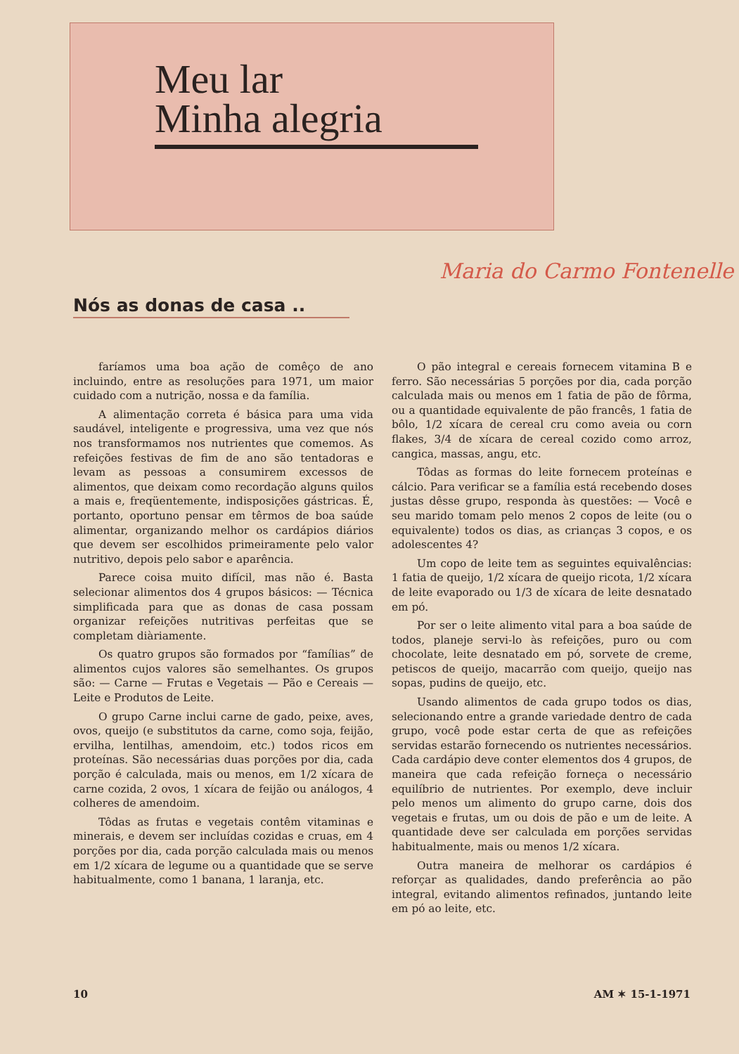Meu lar
Minha alegria
Maria do Carmo Fontenelle
Nós as donas de casa ..
faríamos uma boa ação de comêço de ano incluindo, entre as resoluções para 1971, um maior cuidado com a nutrição, nossa e da família.
A alimentação correta é básica para uma vida saudável, inteligente e progressiva, uma vez que nós nos transformamos nos nutrientes que comemos. As refeições festivas de fim de ano são tentadoras e levam as pessoas a consumirem excessos de alimentos, que deixam como recordação alguns quilos a mais e, freqüentemente, indisposições gástricas. É, portanto, oportuno pensar em têrmos de boa saúde alimentar, organizando melhor os cardápios diários que devem ser escolhidos primeiramente pelo valor nutritivo, depois pelo sabor e aparência.
Parece coisa muito difícil, mas não é. Basta selecionar alimentos dos 4 grupos básicos: — Técnica simplificada para que as donas de casa possam organizar refeições nutritivas perfeitas que se completam diàriamente.
Os quatro grupos são formados por “famílias” de alimentos cujos valores são semelhantes. Os grupos são: — Carne — Frutas e Vegetais — Pão e Cereais — Leite e Produtos de Leite.
O grupo Carne inclui carne de gado, peixe, aves, ovos, queijo (e substitutos da carne, como soja, feijão, ervilha, lentilhas, amendoim, etc.) todos ricos em proteínas. São necessárias duas porções por dia, cada porção é calculada, mais ou menos, em 1/2 xícara de carne cozida, 2 ovos, 1 xícara de feijão ou análogos, 4 colheres de amendoim.
Tôdas as frutas e vegetais contêm vitaminas e minerais, e devem ser incluídas cozidas e cruas, em 4 porções por dia, cada porção calculada mais ou menos em 1/2 xícara de legume ou a quantidade que se serve habitualmente, como 1 banana, 1 laranja, etc.
O pão integral e cereais fornecem vitamina B e ferro. São necessárias 5 porções por dia, cada porção calculada mais ou menos em 1 fatia de pão de fôrma, ou a quantidade equivalente de pão francês, 1 fatia de bôlo, 1/2 xícara de cereal cru como aveia ou corn flakes, 3/4 de xícara de cereal cozido como arroz, cangica, massas, angu, etc.
Tôdas as formas do leite fornecem proteínas e cálcio. Para verificar se a família está recebendo doses justas dêsse grupo, responda às questões: — Você e seu marido tomam pelo menos 2 copos de leite (ou o equivalente) todos os dias, as crianças 3 copos, e os adolescentes 4?
Um copo de leite tem as seguintes equivalências: 1 fatia de queijo, 1/2 xícara de queijo ricota, 1/2 xícara de leite evaporado ou 1/3 de xícara de leite desnatado em pó.
Por ser o leite alimento vital para a boa saúde de todos, planeje servi-lo às refeições, puro ou com chocolate, leite desnatado em pó, sorvete de creme, petiscos de queijo, macarrão com queijo, queijo nas sopas, pudins de queijo, etc.
Usando alimentos de cada grupo todos os dias, selecionando entre a grande variedade dentro de cada grupo, você pode estar certa de que as refeições servidas estarão fornecendo os nutrientes necessários. Cada cardápio deve conter elementos dos 4 grupos, de maneira que cada refeição forneça o necessário equilíbrio de nutrientes. Por exemplo, deve incluir pelo menos um alimento do grupo carne, dois dos vegetais e frutas, um ou dois de pão e um de leite. A quantidade deve ser calculada em porções servidas habitualmente, mais ou menos 1/2 xícara.
Outra maneira de melhorar os cardápios é reforçar as qualidades, dando preferência ao pão integral, evitando alimentos refinados, juntando leite em pó ao leite, etc.
10 AM ✶ 15-1-1971